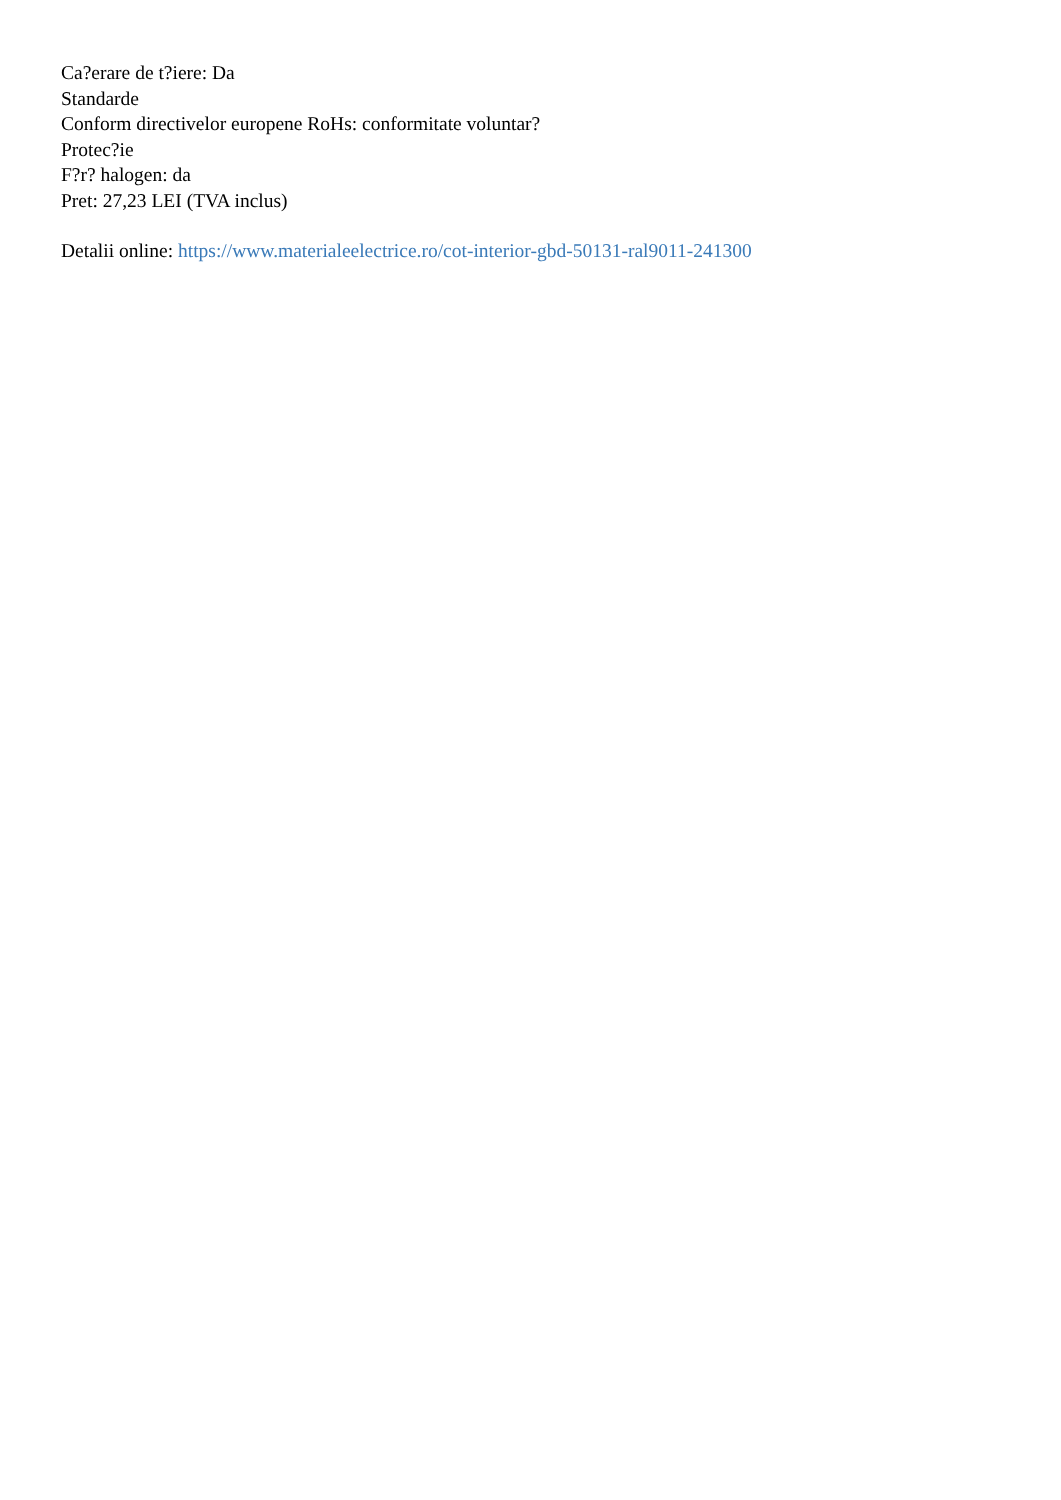Ca?erare de t?iere: Da
Standarde
Conform directivelor europene RoHs: conformitate voluntar?
Protec?ie
F?r? halogen: da
Pret: 27,23 LEI (TVA inclus)
Detalii online: https://www.materialeelectrice.ro/cot-interior-gbd-50131-ral9011-241300